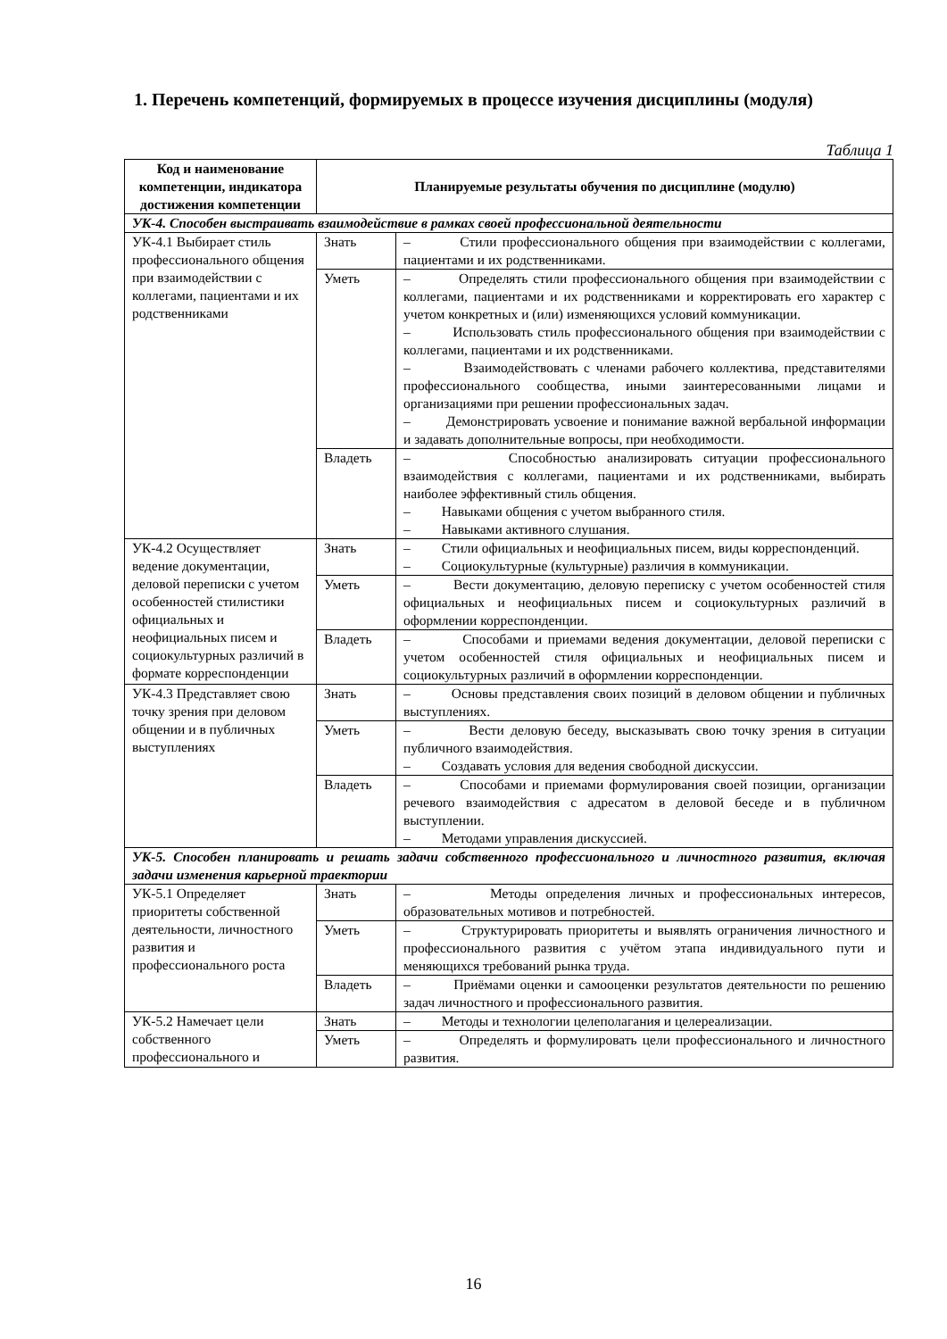1. Перечень компетенций, формируемых в процессе изучения дисциплины (модуля)
Таблица 1
| Код и наименование компетенции, индикатора достижения компетенции | Планируемые результаты обучения по дисциплине (модулю) | |
| --- | --- | --- |
| УК-4. Способен выстраивать взаимодействие в рамках своей профессиональной деятельности | | |
| УК-4.1 Выбирает стиль профессионального общения при взаимодействии с коллегами, пациентами и их родственниками | Знать | – Стили профессионального общения при взаимодействии с коллегами, пациентами и их родственниками. |
| | Уметь | – Определять стили профессионального общения при взаимодействии с коллегами, пациентами и их родственниками и корректировать его характер с учетом конкретных и (или) изменяющихся условий коммуникации. – Использовать стиль профессионального общения при взаимодействии с коллегами, пациентами и их родственниками. – Взаимодействовать с членами рабочего коллектива, представителями профессионального сообщества, иными заинтересованными лицами и организациями при решении профессиональных задач. – Демонстрировать усвоение и понимание важной вербальной информации и задавать дополнительные вопросы, при необходимости. |
| | Владеть | – Способностью анализировать ситуации профессионального взаимодействия с коллегами, пациентами и их родственниками, выбирать наиболее эффективный стиль общения. – Навыками общения с учетом выбранного стиля. – Навыками активного слушания. |
| УК-4.2 Осуществляет ведение документации, деловой переписки с учетом особенностей стилистики официальных и неофициальных писем и социокультурных различий в формате корреспонденции | Знать | – Стили официальных и неофициальных писем, виды корреспонденций. – Социокультурные (культурные) различия в коммуникации. |
| | Уметь | – Вести документацию, деловую переписку с учетом особенностей стиля официальных и неофициальных писем и социокультурных различий в оформлении корреспонденции. |
| | Владеть | – Способами и приемами ведения документации, деловой переписки с учетом особенностей стиля официальных и неофициальных писем и социокультурных различий в оформлении корреспонденции. |
| УК-4.3 Представляет свою точку зрения при деловом общении и в публичных выступлениях | Знать | – Основы представления своих позиций в деловом общении и публичных выступлениях. |
| | Уметь | – Вести деловую беседу, высказывать свою точку зрения в ситуации публичного взаимодействия. – Создавать условия для ведения свободной дискуссии. |
| | Владеть | – Способами и приемами формулирования своей позиции, организации речевого взаимодействия с адресатом в деловой беседе и в публичном выступлении. – Методами управления дискуссией. |
| УК-5. Способен планировать и решать задачи собственного профессионального и личностного развития, включая задачи изменения карьерной траектории | | |
| УК-5.1 Определяет приоритеты собственной деятельности, личностного развития и профессионального роста | Знать | – Методы определения личных и профессиональных интересов, образовательных мотивов и потребностей. |
| | Уметь | – Структурировать приоритеты и выявлять ограничения личностного и профессионального развития с учётом этапа индивидуального пути и меняющихся требований рынка труда. |
| | Владеть | – Приёмами оценки и самооценки результатов деятельности по решению задач личностного и профессионального развития. |
| УК-5.2 Намечает цели собственного профессионального и | Знать | – Методы и технологии целеполагания и целереализации. |
| | Уметь | – Определять и формулировать цели профессионального и личностного развития. |
16